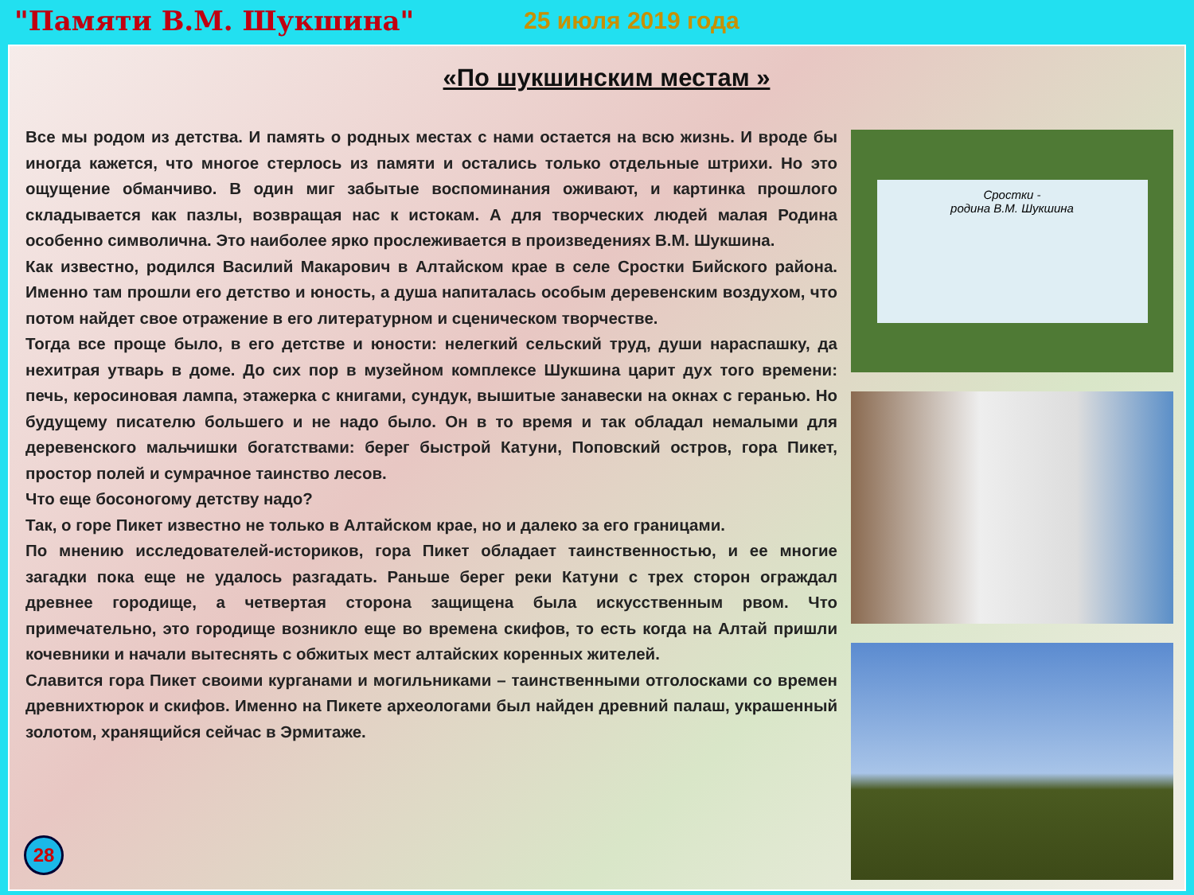"Памяти В.М. Шукшина" 25 июля 2019 года
«По шукшинским местам »
Все мы родом из детства. И память о родных местах с нами остается на всю жизнь. И вроде бы иногда кажется, что многое стерлось из памяти и остались только отдельные штрихи. Но это ощущение обманчиво. В один миг забытые воспоминания оживают, и картинка прошлого складывается как пазлы, возвращая нас к истокам. А для творческих людей малая Родина особенно символична. Это наиболее ярко прослеживается в произведениях В.М. Шукшина.
Как известно, родился Василий Макарович в Алтайском крае в селе Сростки Бийского района. Именно там прошли его детство и юность, а душа напиталась особым деревенским воздухом, что потом найдет свое отражение в его литературном и сценическом творчестве.
Тогда все проще было, в его детстве и юности: нелегкий сельский труд, души нараспашку, да нехитрая утварь в доме. До сих пор в музейном комплексе Шукшина царит дух того времени: печь, керосиновая лампа, этажерка с книгами, сундук, вышитые занавески на окнах с геранью. Но будущему писателю большего и не надо было. Он в то время и так обладал немалыми для деревенского мальчишки богатствами: берег быстрой Катуни, Поповский остров, гора Пикет, простор полей и сумрачное таинство лесов.
Что еще босоногому детству надо?
Так, о горе Пикет известно не только в Алтайском крае, но и далеко за его границами.
По мнению исследователей-историков, гора Пикет обладает таинственностью, и ее многие загадки пока еще не удалось разгадать. Раньше берег реки Катуни с трех сторон ограждал древнее городище, а четвертая сторона защищена была искусственным рвом. Что примечательно, это городище возникло еще во времена скифов, то есть когда на Алтай пришли кочевники и начали вытеснять с обжитых мест алтайских коренных жителей.
Славится гора Пикет своими курганами и могильниками – таинственными отголосками со времен древнихтюрок и скифов. Именно на Пикете археологами был найден древний палаш, украшенный золотом, хранящийся сейчас в Эрмитаже.
Сростки -
родина В.М. Шукшина
28